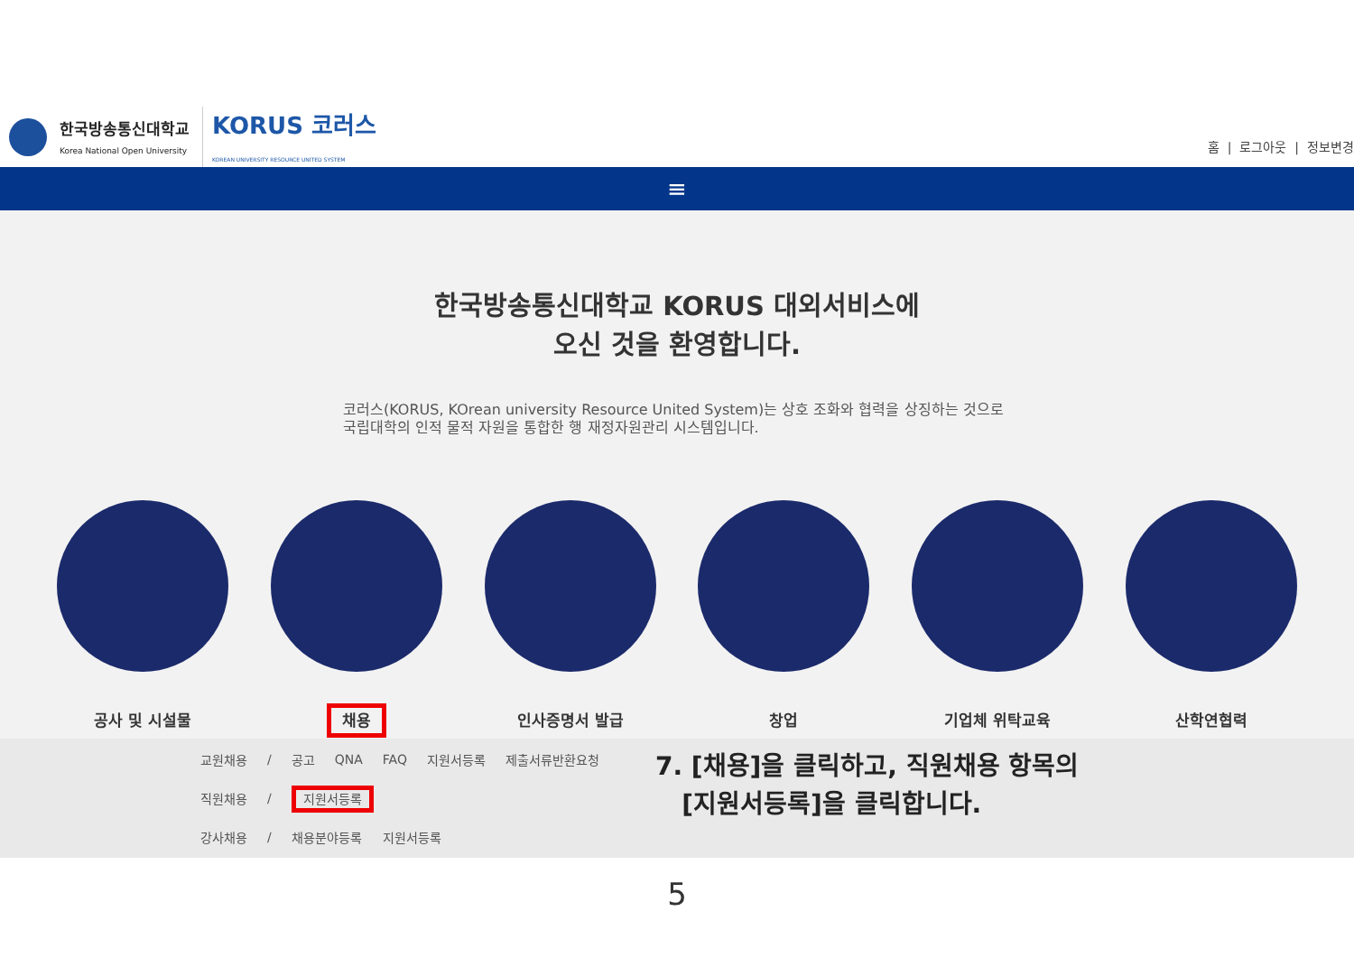한국방송통신대학교
Korea National Open University KORUS 코러스
KOREAN UNIVERSITY RESOURCE UNITED SYSTEM
홈 | 로그아웃 | 정보변경
≡
한국방송통신대학교 KORUS 대외서비스에
오신 것을 환영합니다.
코러스(KORUS, KOrean university Resource United System)는 상호 조화와 협력을 상징하는 것으로 국립대학의 인적 물적 자원을 통합한 행 재정자원관리 시스템입니다.
공사 및 시설물
채용
인사증명서 발급 창업 기업체 위탁교육 산학연협력
| 교원채용 | / | 공고 | QNA | FAQ | 지원서등록 | 제출서류반환요청 |
| 직원채용 | / | 지원서등록 | | | | |
| 강사채용 | / | 채용분야등록 | | 지원서등록 | | |
7. [채용]을 클릭하고, 직원채용 항목의
[지원서등록]을 클릭합니다.
5